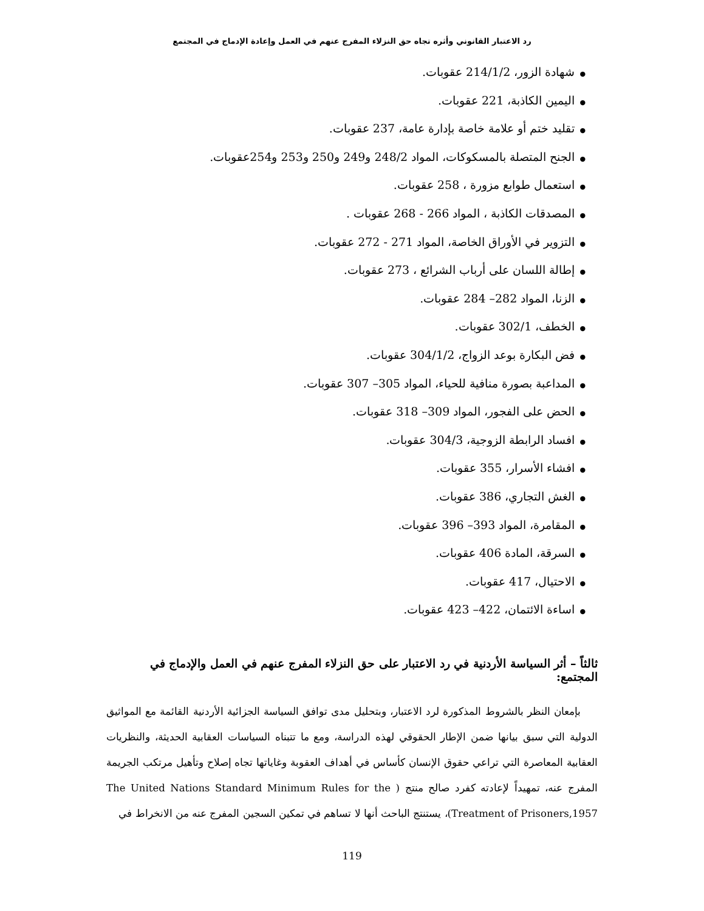رد الاعتبار القانوني وأثره تجاه حق النزلاء المفرج عنهم في العمل وإعادة الإدماج في المجتمع
●شهادة الزور، 214/1/2 عقوبات.
●اليمين الكاذبة، 221 عقوبات.
●تقليد ختم أو علامة خاصة بإدارة عامة، 237 عقوبات.
●الجنح المتصلة بالمسكوكات، المواد 248/2 و249 و250 و253 و254عقوبات.
●استعمال طوابع مزورة ، 258 عقوبات.
●المصدقات الكاذبة ، المواد 266 - 268 عقوبات .
●التزوير في الأوراق الخاصة، المواد 271 - 272 عقوبات.
●إطالة اللسان على أرباب الشرائع ، 273 عقوبات.
●الزنا، المواد 282– 284 عقوبات.
●الخطف، 302/1 عقوبات.
●فض البكارة بوعد الزواج، 304/1/2 عقوبات.
●المداعبة بصورة منافية للحياء، المواد 305– 307 عقوبات.
●الحض على الفجور، المواد 309– 318 عقوبات.
●افساد الرابطة الزوجية، 304/3 عقوبات.
●افشاء الأسرار، 355 عقوبات.
●الغش التجاري، 386 عقوبات.
●المقامرة، المواد 393– 396 عقوبات.
●السرقة، المادة 406 عقوبات.
●الاحتيال، 417 عقوبات.
●اساءة الائتمان، 422– 423 عقوبات.
ثالثاً – أثر السياسة الأردنية في رد الاعتبار على حق النزلاء المفرج عنهم في العمل والإدماج في المجتمع:
بإمعان النظر بالشروط المذكورة لرد الاعتبار، وبتحليل مدى توافق السياسة الجزائية الأردنية القائمة مع المواثيق الدولية التي سبق بيانها ضمن الإطار الحقوقي لهذه الدراسة، ومع ما تتبناه السياسات العقابية الحديثة، والنظريات العقابية المعاصرة التي تراعي حقوق الإنسان كأساس في أهداف العقوبة وغاياتها تجاه إصلاح وتأهيل مرتكب الجريمة المفرج عنه، تمهيداً لإعادته كفرد صالح منتج ( The United Nations Standard Minimum Rules for the Treatment of Prisoners,1957)، يستنتج الباحث أنها لا تساهم في تمكين السجين المفرج عنه من الانخراط في
119